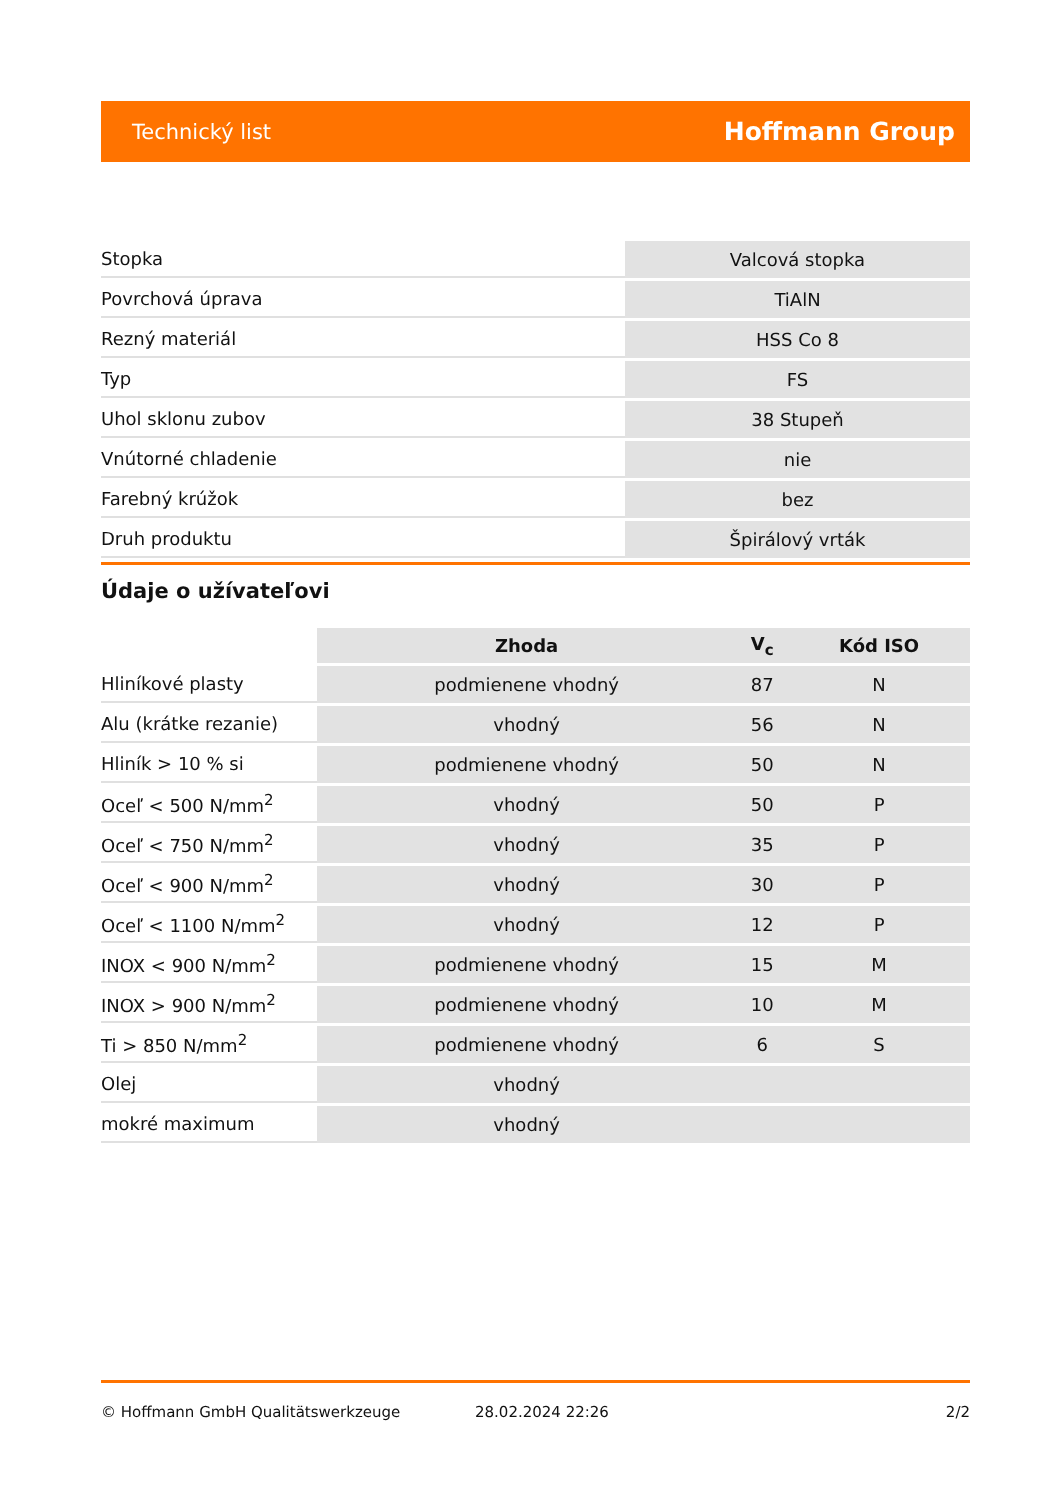Technický list Hoffmann Group
| Stopka | Valcová stopka |
| Povrchová úprava | TiAlN |
| Rezný materiál | HSS Co 8 |
| Typ | FS |
| Uhol sklonu zubov | 38 Stupeň |
| Vnútorné chladenie | nie |
| Farebný krúžok | bez |
| Druh produktu | Špirálový vrták |
Údaje o užívateľovi
| | Zhoda | V<sub>c</sub> | Kód ISO |
| --- | --- | --- | --- |
| Hliníkové plasty | podmienene vhodný | 87 | N |
| Alu (krátke rezanie) | vhodný | 56 | N |
| Hliník > 10 % si | podmienene vhodný | 50 | N |
| Oceľ < 500 N/mm<sup>2</sup> | vhodný | 50 | P |
| Oceľ < 750 N/mm<sup>2</sup> | vhodný | 35 | P |
| Oceľ < 900 N/mm<sup>2</sup> | vhodný | 30 | P |
| Oceľ < 1100 N/mm<sup>2</sup> | vhodný | 12 | P |
| INOX < 900 N/mm<sup>2</sup> | podmienene vhodný | 15 | M |
| INOX > 900 N/mm<sup>2</sup> | podmienene vhodný | 10 | M |
| Ti > 850 N/mm<sup>2</sup> | podmienene vhodný | 6 | S |
| Olej | vhodný | | |
| mokré maximum | vhodný | | |
© Hoffmann GmbH Qualitätswerkzeuge 28.02.2024 22:26 2/2